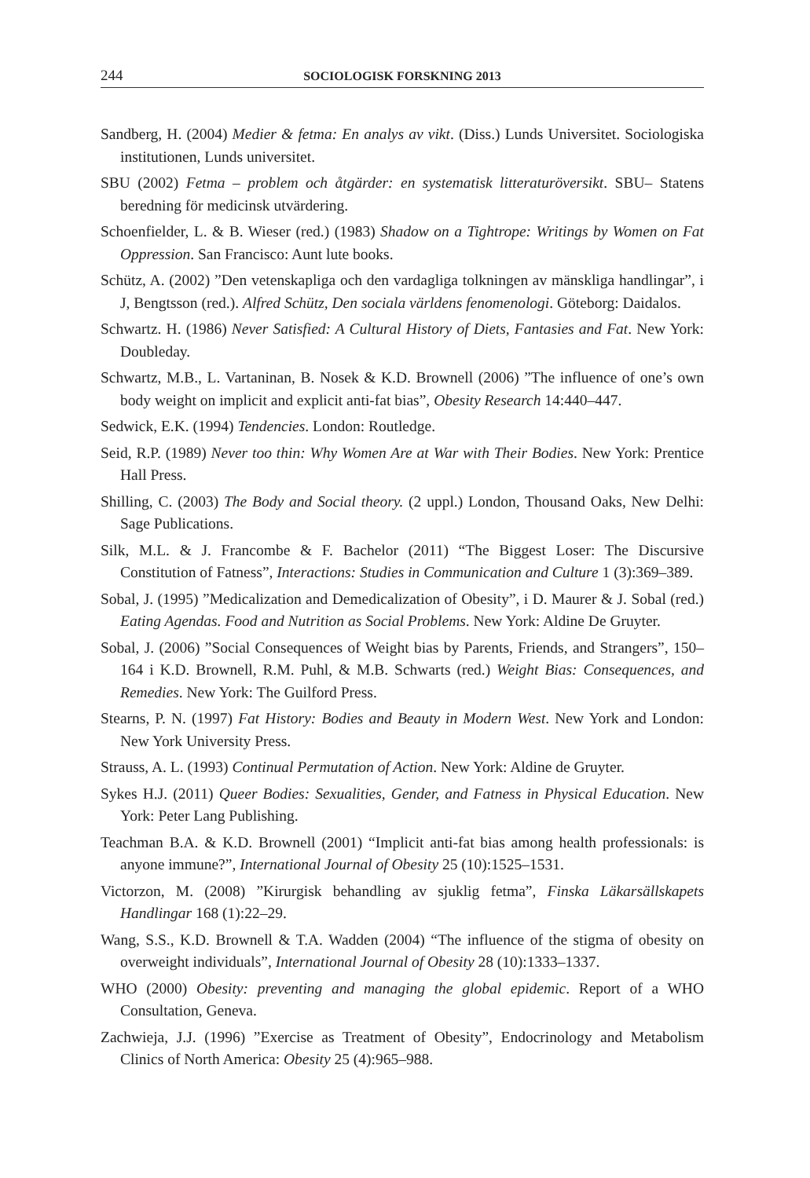244 SOCIOLOGISK FORSKNING 2013
Sandberg, H. (2004) Medier & fetma: En analys av vikt. (Diss.) Lunds Universitet. Sociologiska institutionen, Lunds universitet.
SBU (2002) Fetma – problem och åtgärder: en systematisk litteraturöversikt. SBU– Statens beredning för medicinsk utvärdering.
Schoenfielder, L. & B. Wieser (red.) (1983) Shadow on a Tightrope: Writings by Women on Fat Oppression. San Francisco: Aunt lute books.
Schütz, A. (2002) ”Den vetenskapliga och den vardagliga tolkningen av mänskliga handlingar”, i J, Bengtsson (red.). Alfred Schütz, Den sociala världens fenomenologi. Göteborg: Daidalos.
Schwartz. H. (1986) Never Satisfied: A Cultural History of Diets, Fantasies and Fat. New York: Doubleday.
Schwartz, M.B., L. Vartaninan, B. Nosek & K.D. Brownell (2006) ”The influence of one’s own body weight on implicit and explicit anti-fat bias”, Obesity Research 14:440–447.
Sedwick, E.K. (1994) Tendencies. London: Routledge.
Seid, R.P. (1989) Never too thin: Why Women Are at War with Their Bodies. New York: Prentice Hall Press.
Shilling, C. (2003) The Body and Social theory. (2 uppl.) London, Thousand Oaks, New Delhi: Sage Publications.
Silk, M.L. & J. Francombe & F. Bachelor (2011) “The Biggest Loser: The Discursive Constitution of Fatness”, Interactions: Studies in Communication and Culture 1 (3):369–389.
Sobal, J. (1995) ”Medicalization and Demedicalization of Obesity”, i D. Maurer & J. Sobal (red.) Eating Agendas. Food and Nutrition as Social Problems. New York: Aldine De Gruyter.
Sobal, J. (2006) ”Social Consequences of Weight bias by Parents, Friends, and Strangers”, 150–164 i K.D. Brownell, R.M. Puhl, & M.B. Schwarts (red.) Weight Bias: Consequences, and Remedies. New York: The Guilford Press.
Stearns, P. N. (1997) Fat History: Bodies and Beauty in Modern West. New York and London: New York University Press.
Strauss, A. L. (1993) Continual Permutation of Action. New York: Aldine de Gruyter.
Sykes H.J. (2011) Queer Bodies: Sexualities, Gender, and Fatness in Physical Education. New York: Peter Lang Publishing.
Teachman B.A. & K.D. Brownell (2001) “Implicit anti-fat bias among health professionals: is anyone immune?”, International Journal of Obesity 25 (10):1525–1531.
Victorzon, M. (2008) ”Kirurgisk behandling av sjuklig fetma”, Finska Läkarsällskapets Handlingar 168 (1):22–29.
Wang, S.S., K.D. Brownell & T.A. Wadden (2004) “The influence of the stigma of obesity on overweight individuals”, International Journal of Obesity 28 (10):1333–1337.
WHO (2000) Obesity: preventing and managing the global epidemic. Report of a WHO Consultation, Geneva.
Zachwieja, J.J. (1996) ”Exercise as Treatment of Obesity”, Endocrinology and Metabolism Clinics of North America: Obesity 25 (4):965–988.